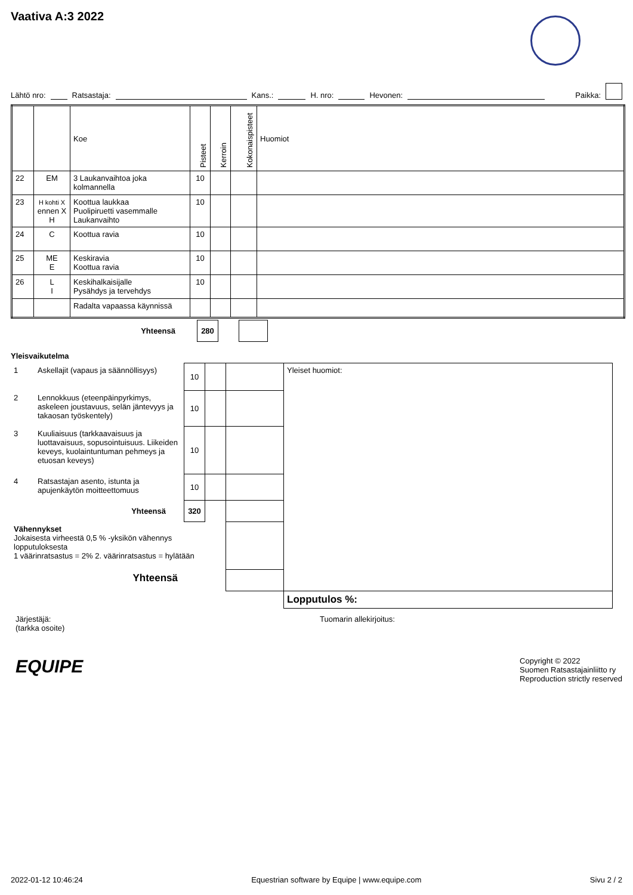Vaativa A:3 2022
Lähtö nro: Ratsastaja: Kans.: H. nro: Hevonen: Paikka:
| | | Koe | Pisteet | Kerroin | Kokonaispisteet | Huomiot |
| --- | --- | --- | --- | --- | --- | --- |
| 22 | EM | 3 Laukanvaihtoa joka kolmannella | 10 | | | |
| 23 | H kohti X ennen X H | Koottua laukkaa Puolipiruetti vasemmalle Laukanvaihto | 10 | | | |
| 24 | C | Koottua ravia | 10 | | | |
| 25 | ME E | Keskiravia Koottua ravia | 10 | | | |
| 26 | L I | Keskihalkaisijalle Pysähdys ja tervehdys | 10 | | | |
| | | Radalta vapaassa käynnissä | | | | |
| Yhteensä | 280 | | |
Yleisvaikutelma
| 1 | Askellajit (vapaus ja säännöllisyys) | 10 | | | Yleiset huomiot: |
| 2 | Lennokkuus (eteenpäinpyrkimys, askeleen joustavuus, selän jäntevyys ja takaosan työskentely) | 10 | | | |
| 3 | Kuuliaisuus (tarkkaavaisuus ja luottavaisuus, sopusointuisuus. Liikeiden keveys, kuolaintuntuman pehmeys ja etuosan keveys) | 10 | | | |
| 4 | Ratsastajan asento, istunta ja apujenkäytön moitteettomuus | 10 | | | |
| Yhteensä | | 320 | | | |
| Vähennykset Jokaisesta virheestä 0,5 % -yksikön vähennys lopputuloksesta 1 väärinratsastus = 2% 2. väärinratsastus = hylätään | | | | | |
| Yhteensä | | | | | |
| | | | | | Lopputulos %: |
Järjestäjä:
(tarkka osoite)
Tuomarin allekirjoitus:
EQUIPE
Copyright © 2022
Suomen Ratsastajainliitto ry
Reproduction strictly reserved
2022-01-12 10:46:24 Equestrian software by Equipe | www.equipe.com Sivu 2 / 2